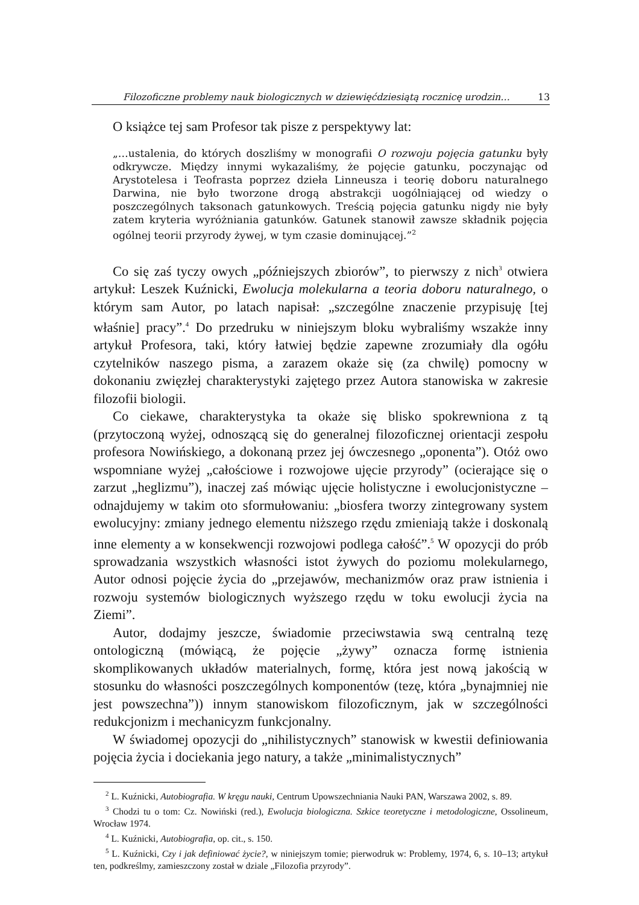Filozoficzne problemy nauk biologicznych w dziewięćdziesiątą rocznicę urodzin… 13
O książce tej sam Profesor tak pisze z perspektywy lat:
„…ustalenia, do których doszliśmy w monografii O rozwoju pojęcia gatunku były odkrywcze. Między innymi wykazaliśmy, że pojęcie gatunku, poczynając od Arystotelesa i Teofrasta poprzez dzieła Linneusza i teorię doboru naturalnego Darwina, nie było tworzone drogą abstrakcji uogólniającej od wiedzy o poszczególnych taksonach gatunkowych. Treścią pojęcia gatunku nigdy nie były zatem kryteria wyróżniania gatunków. Gatunek stanowił zawsze składnik pojęcia ogólnej teorii przyrody żywej, w tym czasie dominującej.”<sup>2</sup>
Co się zaś tyczy owych „późniejszych zbiorów”, to pierwszy z nich<sup>3</sup> otwiera artykuł: Leszek Kuźnicki, Ewolucja molekularna a teoria doboru naturalnego, o którym sam Autor, po latach napisał: „szczególne znaczenie przypisuję [tej właśnie] pracy”.<sup>4</sup> Do przedruku w niniejszym bloku wybraliśmy wszakże inny artykuł Profesora, taki, który łatwiej będzie zapewne zrozumiały dla ogółu czytelników naszego pisma, a zarazem okaże się (za chwilę) pomocny w dokonaniu zwięzłej charakterystyki zajętego przez Autora stanowiska w zakresie filozofii biologii.
Co ciekawe, charakterystyka ta okaże się blisko spokrewniona z tą (przytoczoną wyżej, odnoszącą się do generalnej filozoficznej orientacji zespołu profesora Nowińskiego, a dokonaną przez jej ówczesnego „oponenta”). Otóż owo wspomniane wyżej „całościowe i rozwojowe ujęcie przyrody” (ocierające się o zarzut „heglizmu”), inaczej zaś mówiąc ujęcie holistyczne i ewolucjonistyczne – odnajdujemy w takim oto sformułowaniu: „biosfera tworzy zintegrowany system ewolucyjny: zmiany jednego elementu niższego rzędu zmieniają także i doskonalą inne elementy a w konsekwencji rozwojowi podlega całość”.<sup>5</sup> W opozycji do prób sprowadzania wszystkich własności istot żywych do poziomu molekularnego, Autor odnosi pojęcie życia do „przejawów, mechanizmów oraz praw istnienia i rozwoju systemów biologicznych wyższego rzędu w toku ewolucji życia na Ziemi”.
Autor, dodajmy jeszcze, świadomie przeciwstawia swą centralną tezę ontologiczną (mówiącą, że pojęcie „żywy” oznacza formę istnienia skomplikowanych układów materialnych, formę, która jest nową jakością w stosunku do własności poszczególnych komponentów (tezę, która „bynajmniej nie jest powszechna”)) innym stanowiskom filozoficznym, jak w szczególności redukcjonizm i mechanicyzm funkcjonalny.
W świadomej opozycji do „nihilistycznych” stanowisk w kwestii definiowania pojęcia życia i dociekania jego natury, a także „minimalistycznych”
<sup>2</sup> L. Kuźnicki, Autobiografia. W kręgu nauki, Centrum Upowszechniania Nauki PAN, Warszawa 2002, s. 89.
<sup>3</sup> Chodzi tu o tom: Cz. Nowiński (red.), Ewolucja biologiczna. Szkice teoretyczne i metodologiczne, Ossolineum, Wrocław 1974.
<sup>4</sup> L. Kuźnicki, Autobiografia, op. cit., s. 150.
<sup>5</sup> L. Kuźnicki, Czy i jak definiować życie?, w niniejszym tomie; pierwodruk w: Problemy, 1974, 6, s. 10–13; artykuł ten, podkreślmy, zamieszczony został w dziale „Filozofia przyrody”.